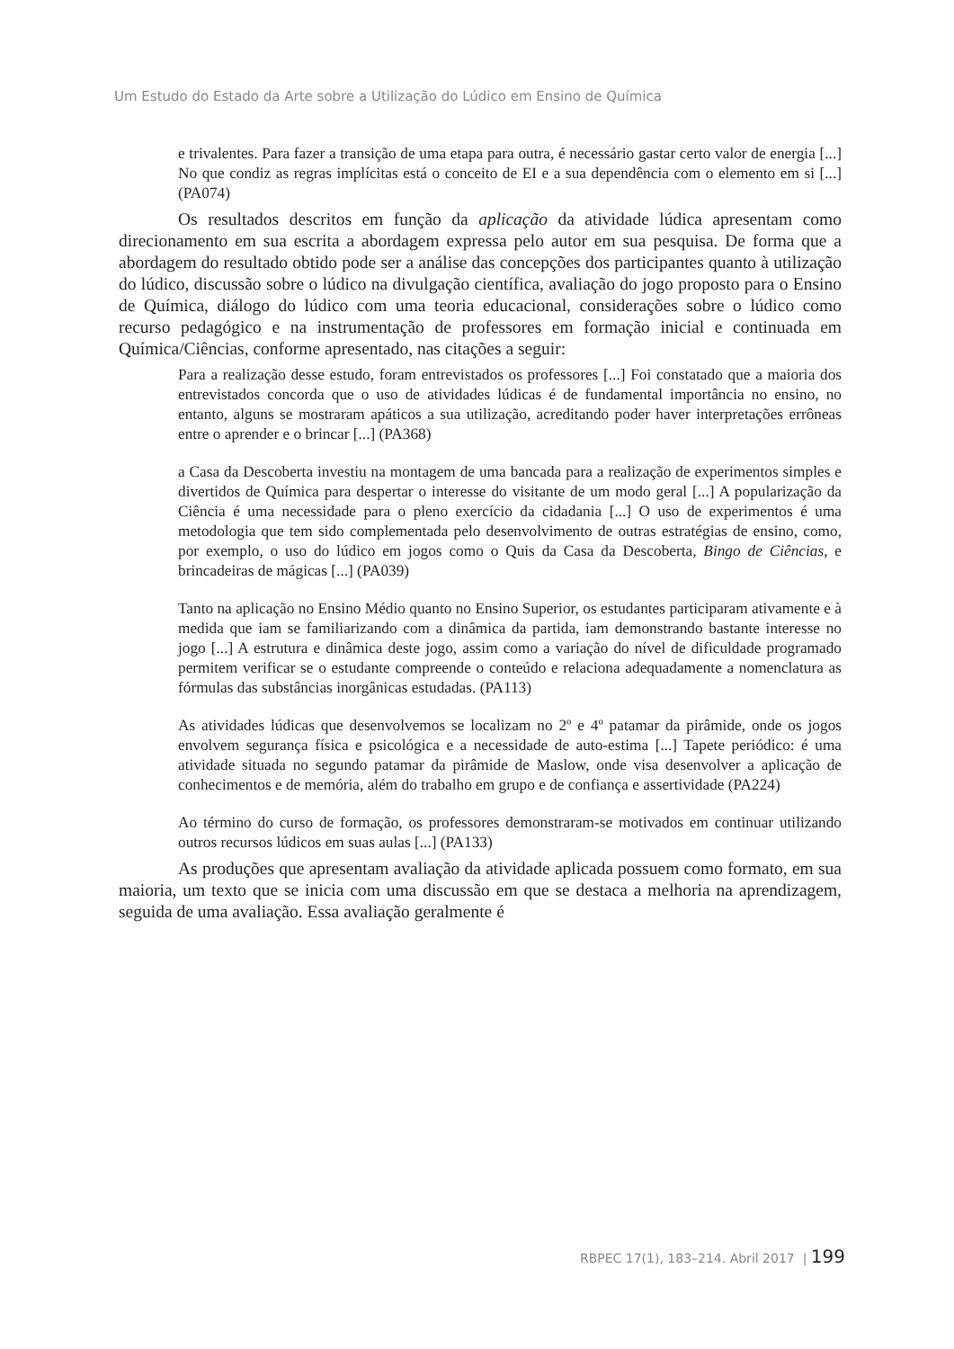Um Estudo do Estado da Arte sobre a Utilização do Lúdico em Ensino de Química
e trivalentes. Para fazer a transição de uma etapa para outra, é necessário gastar certo valor de energia [...] No que condiz as regras implícitas está o conceito de EI e a sua dependência com o elemento em si [...] (PA074)
Os resultados descritos em função da aplicação da atividade lúdica apresentam como direcionamento em sua escrita a abordagem expressa pelo autor em sua pesquisa. De forma que a abordagem do resultado obtido pode ser a análise das concepções dos participantes quanto à utilização do lúdico, discussão sobre o lúdico na divulgação científica, avaliação do jogo proposto para o Ensino de Química, diálogo do lúdico com uma teoria educacional, considerações sobre o lúdico como recurso pedagógico e na instrumentação de professores em formação inicial e continuada em Química/Ciências, conforme apresentado, nas citações a seguir:
Para a realização desse estudo, foram entrevistados os professores [...] Foi constatado que a maioria dos entrevistados concorda que o uso de atividades lúdicas é de fundamental importância no ensino, no entanto, alguns se mostraram apáticos a sua utilização, acreditando poder haver interpretações errôneas entre o aprender e o brincar [...] (PA368)
a Casa da Descoberta investiu na montagem de uma bancada para a realização de experimentos simples e divertidos de Química para despertar o interesse do visitante de um modo geral [...] A popularização da Ciência é uma necessidade para o pleno exercício da cidadania [...] O uso de experimentos é uma metodologia que tem sido complementada pelo desenvolvimento de outras estratégias de ensino, como, por exemplo, o uso do lúdico em jogos como o Quis da Casa da Descoberta, Bingo de Ciências, e brincadeiras de mágicas [...] (PA039)
Tanto na aplicação no Ensino Médio quanto no Ensino Superior, os estudantes participaram ativamente e à medida que iam se familiarizando com a dinâmica da partida, iam demonstrando bastante interesse no jogo [...] A estrutura e dinâmica deste jogo, assim como a variação do nível de dificuldade programado permitem verificar se o estudante compreende o conteúdo e relaciona adequadamente a nomenclatura as fórmulas das substâncias inorgânicas estudadas. (PA113)
As atividades lúdicas que desenvolvemos se localizam no 2º e 4º patamar da pirâmide, onde os jogos envolvem segurança física e psicológica e a necessidade de auto-estima [...] Tapete periódico: é uma atividade situada no segundo patamar da pirâmide de Maslow, onde visa desenvolver a aplicação de conhecimentos e de memória, além do trabalho em grupo e de confiança e assertividade (PA224)
Ao término do curso de formação, os professores demonstraram-se motivados em continuar utilizando outros recursos lúdicos em suas aulas [...] (PA133)
As produções que apresentam avaliação da atividade aplicada possuem como formato, em sua maioria, um texto que se inicia com uma discussão em que se destaca a melhoria na aprendizagem, seguida de uma avaliação. Essa avaliação geralmente é
RBPEC 17(1), 183–214. Abril 2017 | 199